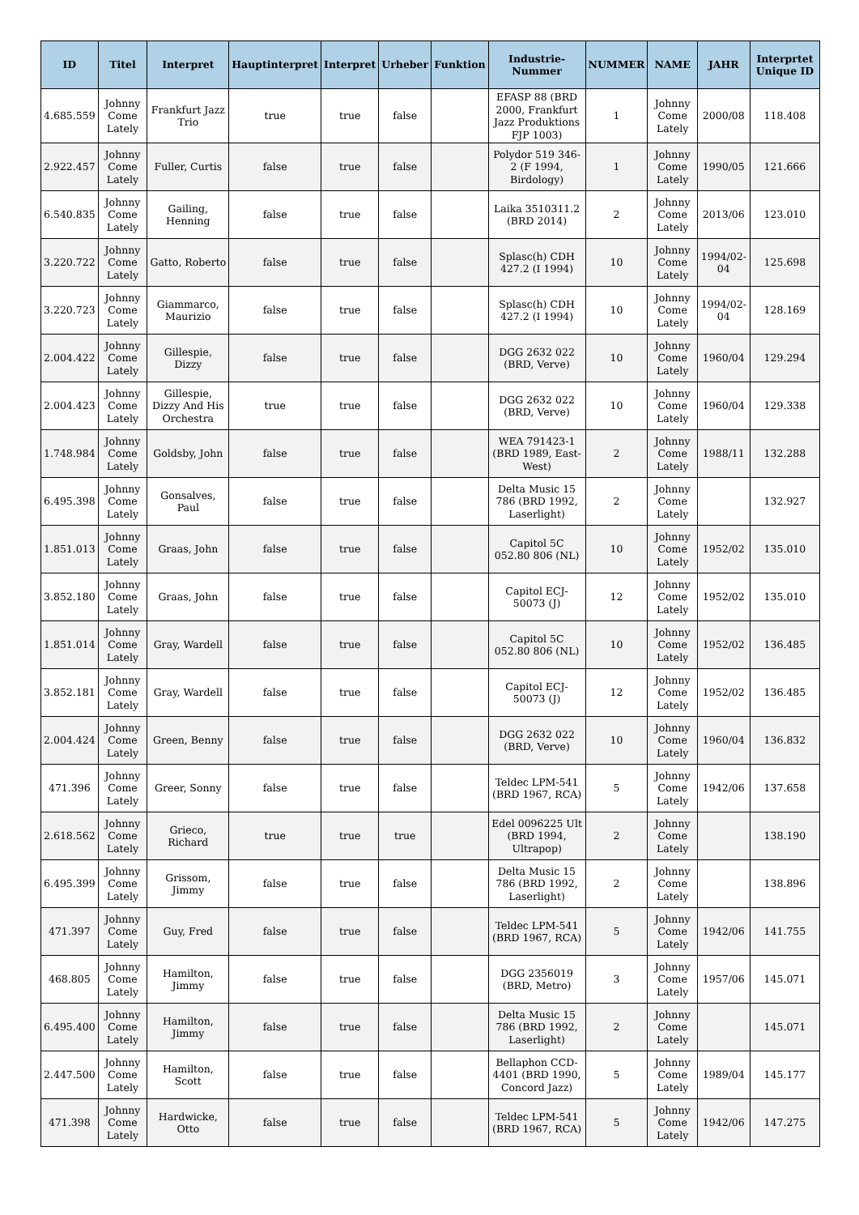| ID | Titel | Interpret | Hauptinterpret | Interpret | Urheber | Funktion | Industrie-Nummer | NUMMER | NAME | JAHR | Interprtet Unique ID |
| --- | --- | --- | --- | --- | --- | --- | --- | --- | --- | --- | --- |
| 4.685.559 | Johnny Come Lately | Frankfurt Jazz Trio | true | true | false | | EFASP 88 (BRD 2000, Frankfurt Jazz Produktions FJP 1003) | 1 | Johnny Come Lately | 2000/08 | 118.408 |
| 2.922.457 | Johnny Come Lately | Fuller, Curtis | false | true | false | | Polydor 519 346-2 (F 1994, Birdology) | 1 | Johnny Come Lately | 1990/05 | 121.666 |
| 6.540.835 | Johnny Come Lately | Gailing, Henning | false | true | false | | Laika 3510311.2 (BRD 2014) | 2 | Johnny Come Lately | 2013/06 | 123.010 |
| 3.220.722 | Johnny Come Lately | Gatto, Roberto | false | true | false | | Splasc(h) CDH 427.2 (I 1994) | 10 | Johnny Come Lately | 1994/02-04 | 125.698 |
| 3.220.723 | Johnny Come Lately | Giammarco, Maurizio | false | true | false | | Splasc(h) CDH 427.2 (I 1994) | 10 | Johnny Come Lately | 1994/02-04 | 128.169 |
| 2.004.422 | Johnny Come Lately | Gillespie, Dizzy | false | true | false | | DGG 2632 022 (BRD, Verve) | 10 | Johnny Come Lately | 1960/04 | 129.294 |
| 2.004.423 | Johnny Come Lately | Gillespie, Dizzy And His Orchestra | true | true | false | | DGG 2632 022 (BRD, Verve) | 10 | Johnny Come Lately | 1960/04 | 129.338 |
| 1.748.984 | Johnny Come Lately | Goldsby, John | false | true | false | | WEA 791423-1 (BRD 1989, East-West) | 2 | Johnny Come Lately | 1988/11 | 132.288 |
| 6.495.398 | Johnny Come Lately | Gonsalves, Paul | false | true | false | | Delta Music 15 786 (BRD 1992, Laserlight) | 2 | Johnny Come Lately | | 132.927 |
| 1.851.013 | Johnny Come Lately | Graas, John | false | true | false | | Capitol 5C 052.80 806 (NL) | 10 | Johnny Come Lately | 1952/02 | 135.010 |
| 3.852.180 | Johnny Come Lately | Graas, John | false | true | false | | Capitol ECJ-50073 (J) | 12 | Johnny Come Lately | 1952/02 | 135.010 |
| 1.851.014 | Johnny Come Lately | Gray, Wardell | false | true | false | | Capitol 5C 052.80 806 (NL) | 10 | Johnny Come Lately | 1952/02 | 136.485 |
| 3.852.181 | Johnny Come Lately | Gray, Wardell | false | true | false | | Capitol ECJ-50073 (J) | 12 | Johnny Come Lately | 1952/02 | 136.485 |
| 2.004.424 | Johnny Come Lately | Green, Benny | false | true | false | | DGG 2632 022 (BRD, Verve) | 10 | Johnny Come Lately | 1960/04 | 136.832 |
| 471.396 | Johnny Come Lately | Greer, Sonny | false | true | false | | Teldec LPM-541 (BRD 1967, RCA) | 5 | Johnny Come Lately | 1942/06 | 137.658 |
| 2.618.562 | Johnny Come Lately | Grieco, Richard | true | true | true | | Edel 0096225 Ult (BRD 1994, Ultrapop) | 2 | Johnny Come Lately | | 138.190 |
| 6.495.399 | Johnny Come Lately | Grissom, Jimmy | false | true | false | | Delta Music 15 786 (BRD 1992, Laserlight) | 2 | Johnny Come Lately | | 138.896 |
| 471.397 | Johnny Come Lately | Guy, Fred | false | true | false | | Teldec LPM-541 (BRD 1967, RCA) | 5 | Johnny Come Lately | 1942/06 | 141.755 |
| 468.805 | Johnny Come Lately | Hamilton, Jimmy | false | true | false | | DGG 2356019 (BRD, Metro) | 3 | Johnny Come Lately | 1957/06 | 145.071 |
| 6.495.400 | Johnny Come Lately | Hamilton, Jimmy | false | true | false | | Delta Music 15 786 (BRD 1992, Laserlight) | 2 | Johnny Come Lately | | 145.071 |
| 2.447.500 | Johnny Come Lately | Hamilton, Scott | false | true | false | | Bellaphon CCD-4401 (BRD 1990, Concord Jazz) | 5 | Johnny Come Lately | 1989/04 | 145.177 |
| 471.398 | Johnny Come Lately | Hardwicke, Otto | false | true | false | | Teldec LPM-541 (BRD 1967, RCA) | 5 | Johnny Come Lately | 1942/06 | 147.275 |